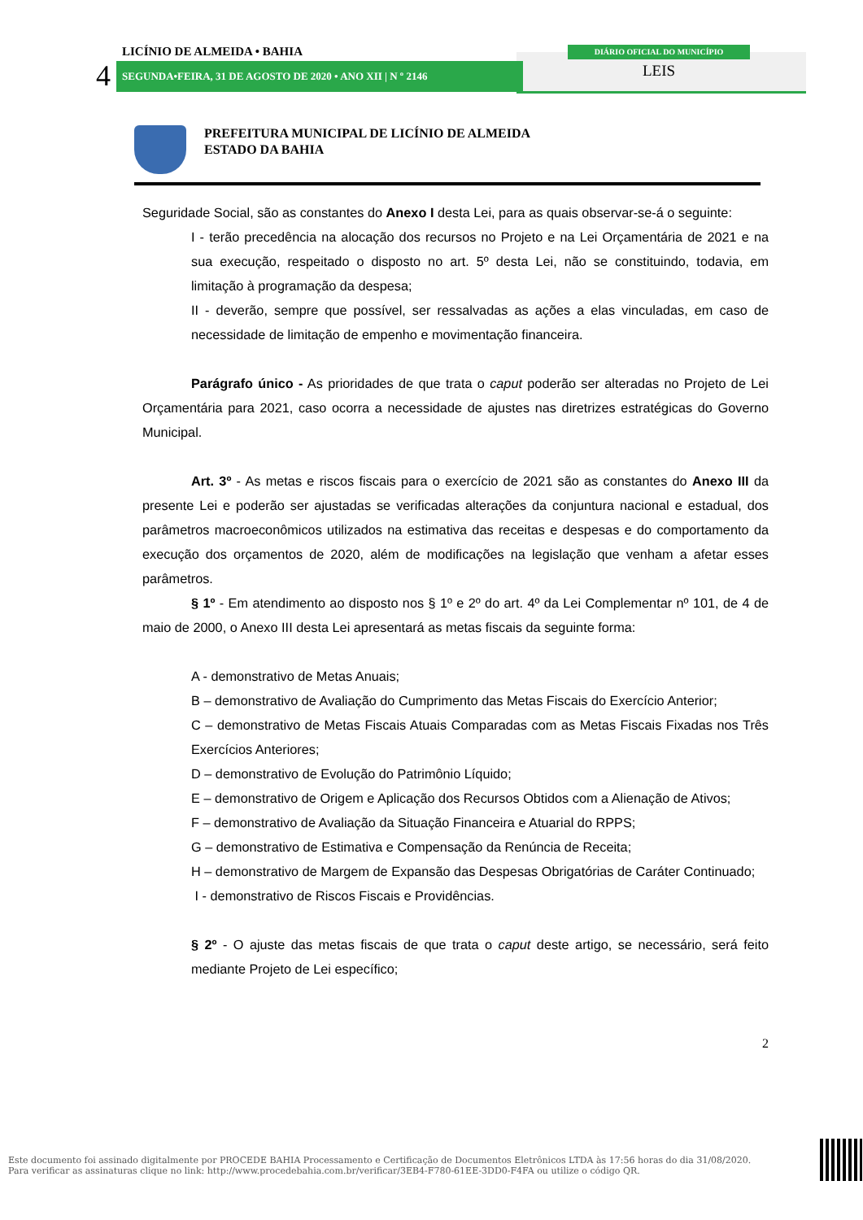LICÍNIO DE ALMEIDA • BAHIA
4 SEGUNDA•FEIRA, 31 DE AGOSTO DE 2020 • ANO XII | N º 2146
DIÁRIO OFICIAL DO MUNICÍPIO
LEIS
PREFEITURA MUNICIPAL DE LICÍNIO DE ALMEIDA
ESTADO DA BAHIA
Seguridade Social, são as constantes do Anexo I desta Lei, para as quais observar-se-á o seguinte:
I - terão precedência na alocação dos recursos no Projeto e na Lei Orçamentária de 2021 e na sua execução, respeitado o disposto no art. 5º desta Lei, não se constituindo, todavia, em limitação à programação da despesa;
II - deverão, sempre que possível, ser ressalvadas as ações a elas vinculadas, em caso de necessidade de limitação de empenho e movimentação financeira.
Parágrafo único - As prioridades de que trata o caput poderão ser alteradas no Projeto de Lei Orçamentária para 2021, caso ocorra a necessidade de ajustes nas diretrizes estratégicas do Governo Municipal.
Art. 3º - As metas e riscos fiscais para o exercício de 2021 são as constantes do Anexo III da presente Lei e poderão ser ajustadas se verificadas alterações da conjuntura nacional e estadual, dos parâmetros macroeconômicos utilizados na estimativa das receitas e despesas e do comportamento da execução dos orçamentos de 2020, além de modificações na legislação que venham a afetar esses parâmetros.
§ 1º - Em atendimento ao disposto nos § 1º e 2º do art. 4º da Lei Complementar nº 101, de 4 de maio de 2000, o Anexo III desta Lei apresentará as metas fiscais da seguinte forma:
A - demonstrativo de Metas Anuais;
B – demonstrativo de Avaliação do Cumprimento das Metas Fiscais do Exercício Anterior;
C – demonstrativo de Metas Fiscais Atuais Comparadas com as Metas Fiscais Fixadas nos Três Exercícios Anteriores;
D – demonstrativo de Evolução do Patrimônio Líquido;
E – demonstrativo de Origem e Aplicação dos Recursos Obtidos com a Alienação de Ativos;
F – demonstrativo de Avaliação da Situação Financeira e Atuarial do RPPS;
G – demonstrativo de Estimativa e Compensação da Renúncia de Receita;
H – demonstrativo de Margem de Expansão das Despesas Obrigatórias de Caráter Continuado;
I - demonstrativo de Riscos Fiscais e Providências.
§ 2º - O ajuste das metas fiscais de que trata o caput deste artigo, se necessário, será feito mediante Projeto de Lei específico;
2
Este documento foi assinado digitalmente por PROCEDE BAHIA Processamento e Certificação de Documentos Eletrônicos LTDA às 17:56 horas do dia 31/08/2020.
Para verificar as assinaturas clique no link: http://www.procedebahia.com.br/verificar/3EB4-F780-61EE-3DD0-F4FA ou utilize o código QR.